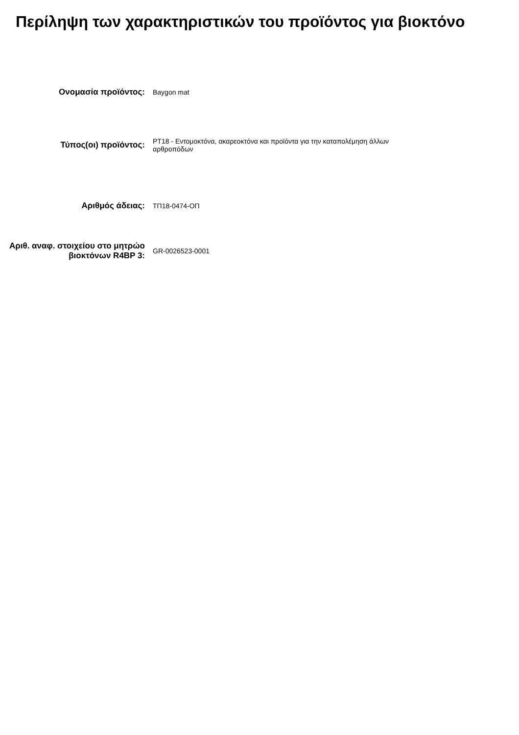Περίληψη των χαρακτηριστικών του προϊόντος για βιοκτόνο
Ονομασία προϊόντος:
Baygon mat
Τύπος(οι) προϊόντος:
PT18 - Εντομοκτόνα, ακαρεοκτόνα και προϊόντα για την καταπολέμηση άλλων αρθροπόδων
Αριθμός άδειας:
ΤΠ18-0474-ΟΠ
Αριθ. αναφ. στοιχείου στο μητρώο βιοκτόνων R4BP 3:
GR-0026523-0001